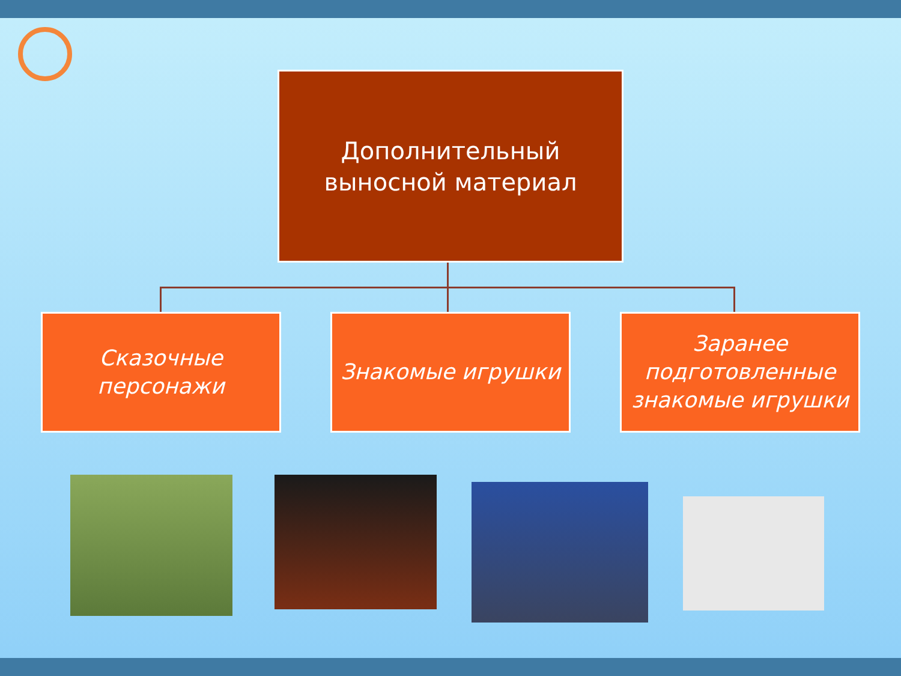Дополнительный
выносной материал
Сказочные
персонажи
Знакомые игрушки Заранее подготовленные знакомые игрушки